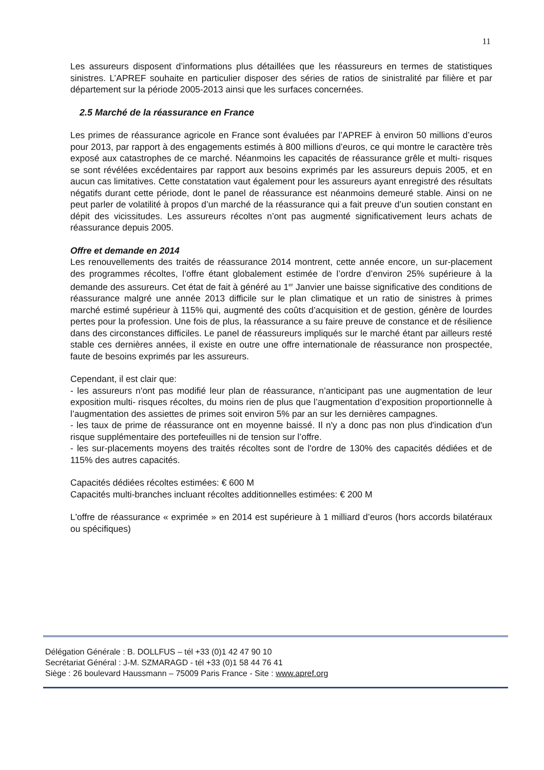11
Les assureurs disposent d’informations plus détaillées que les réassureurs en termes de statistiques sinistres. L’APREF souhaite en particulier disposer des séries de ratios de sinistralité par filière et par département sur la période 2005-2013 ainsi que les surfaces concernées.
2.5 Marché de la réassurance en France
Les primes de réassurance agricole en France sont évaluées par l’APREF à environ 50 millions d’euros pour 2013, par rapport à des engagements estimés à 800 millions d’euros, ce qui montre le caractère très exposé aux catastrophes de ce marché. Néanmoins les capacités de réassurance grêle et multi- risques se sont révélées excédentaires par rapport aux besoins exprimés par les assureurs depuis 2005, et en aucun cas limitatives. Cette constatation vaut également pour les assureurs ayant enregistré des résultats négatifs durant cette période, dont le panel de réassurance est néanmoins demeuré stable. Ainsi on ne peut parler de volatilité à propos d’un marché de la réassurance qui a fait preuve d’un soutien constant en dépit des vicissitudes. Les assureurs récoltes n’ont pas augmenté significativement leurs achats de réassurance depuis 2005.
Offre et demande en 2014
Les renouvellements des traités de réassurance 2014 montrent, cette année encore, un sur-placement des programmes récoltes, l’offre étant globalement estimée de l’ordre d’environ 25% supérieure à la demande des assureurs. Cet état de fait à généré au 1<sup>er</sup> Janvier une baisse significative des conditions de réassurance malgré une année 2013 difficile sur le plan climatique et un ratio de sinistres à primes marché estimé supérieur à 115% qui, augmenté des coûts d’acquisition et de gestion, génère de lourdes pertes pour la profession. Une fois de plus, la réassurance a su faire preuve de constance et de résilience dans des circonstances difficiles. Le panel de réassureurs impliqués sur le marché étant par ailleurs resté stable ces dernières années, il existe en outre une offre internationale de réassurance non prospectée, faute de besoins exprimés par les assureurs.
Cependant, il est clair que:
- les assureurs n'ont pas modifié leur plan de réassurance, n’anticipant pas une augmentation de leur exposition multi- risques récoltes, du moins rien de plus que l’augmentation d’exposition proportionnelle à l’augmentation des assiettes de primes soit environ 5% par an sur les dernières campagnes.
- les taux de prime de réassurance ont en moyenne baissé. Il n'y a donc pas non plus d'indication d'un risque supplémentaire des portefeuilles ni de tension sur l’offre.
- les sur-placements moyens des traités récoltes sont de l'ordre de 130% des capacités dédiées et de 115% des autres capacités.
Capacités dédiées récoltes estimées: € 600 M
Capacités multi-branches incluant récoltes additionnelles estimées: € 200 M
L'offre de réassurance « exprimée » en 2014 est supérieure à 1 milliard d’euros (hors accords bilatéraux ou spécifiques)
Délégation Générale : B. DOLLFUS – tél +33 (0)1 42 47 90 10
Secrétariat Général : J-M. SZMARAGD - tél +33 (0)1 58 44 76 41
Siège : 26 boulevard Haussmann – 75009 Paris France - Site : www.apref.org